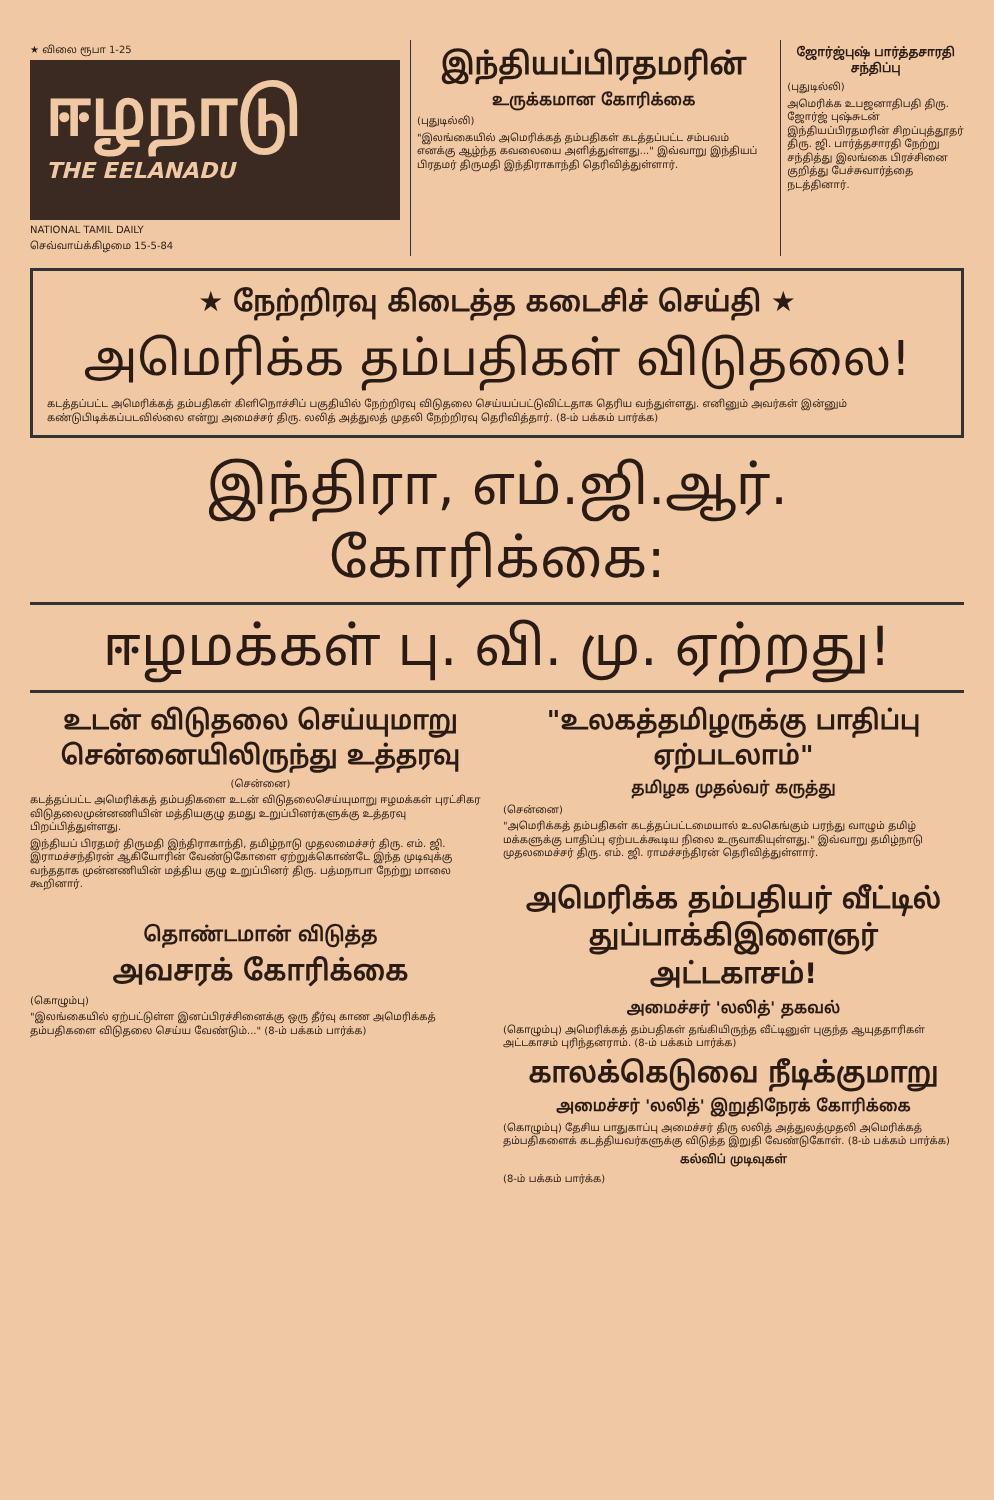★ விலை ரூபா 1-25
ஈழநாடு
THE EELANADU
NATIONAL TAMIL DAILY
செவ்வாய்க்கிழமை 15-5-84
இந்தியப்பிரதமரின்
உருக்கமான கோரிக்கை
(புதுடில்லி)
"இலங்கையில் அமெரிக்கத் தம்பதிகள் கடத்தப்பட்ட சம்பவம் எனக்கு ஆழ்ந்த கவலையை அளித்துள்ளது..." இவ்வாறு இந்தியப் பிரதமர் திருமதி இந்திராகாந்தி தெரிவித்துள்ளார்.
ஜோர்ஜ்புஷ் பார்த்தசாரதி சந்திப்பு
(புதுடில்லி)
அமெரிக்க உபஜனாதிபதி திரு. ஜோர்ஜ் புஷ்சுடன் இந்தியப்பிரதமரின் சிறப்புத்தூதர் திரு. ஜி. பார்த்தசாரதி நேற்று சந்தித்து இலங்கை பிரச்சினை குறித்து பேச்சுவார்த்தை நடத்தினார்.
★ நேற்றிரவு கிடைத்த கடைசிச் செய்தி ★
அமெரிக்க தம்பதிகள் விடுதலை!
கடத்தப்பட்ட அமெரிக்கத் தம்பதிகள் கிளிநொச்சிப் பகுதியில் நேற்றிரவு விடுதலை செய்யப்பட்டுவிட்டதாக தெரிய வந்துள்ளது. எனினும் அவர்கள் இன்னும் கண்டுபிடிக்கப்படவில்லை என்று அமைச்சர் திரு. லலித் அத்துலத் முதலி நேற்றிரவு தெரிவித்தார். (8-ம் பக்கம் பார்க்க)
இந்திரா, எம்.ஜி.ஆர். கோரிக்கை:
ஈழமக்கள் பு. வி. மு. ஏற்றது!
உடன் விடுதலை செய்யுமாறு சென்னையிலிருந்து உத்தரவு
(சென்னை)
கடத்தப்பட்ட அமெரிக்கத் தம்பதிகளை உடன் விடுதலைசெய்யுமாறு ஈழமக்கள் புரட்சிகர விடுதலைமுன்னணியின் மத்தியகுழு தமது உறுப்பினர்களுக்கு உத்தரவு பிறப்பித்துள்ளது.
இந்தியப் பிரதமர் திருமதி இந்திராகாந்தி, தமிழ்நாடு முதலமைச்சர் திரு. எம். ஜி. இராமச்சந்திரன் ஆகியோரின் வேண்டுகோளை ஏற்றுக்கொண்டே இந்த முடிவுக்கு வந்ததாக முன்னணியின் மத்திய குழு உறுப்பினர் திரு. பத்மநாபா நேற்று மாலை கூறினார்.
தொண்டமான் விடுத்த
அவசரக் கோரிக்கை
(கொழும்பு)
"இலங்கையில் ஏற்பட்டுள்ள இனப்பிரச்சினைக்கு ஒரு தீர்வு காண அமெரிக்கத் தம்பதிகளை விடுதலை செய்ய வேண்டும்..." (8-ம் பக்கம் பார்க்க)
"உலகத்தமிழருக்கு பாதிப்பு ஏற்படலாம்"
தமிழக முதல்வர் கருத்து
(சென்னை)
"அமெரிக்கத் தம்பதிகள் கடத்தப்பட்டமையால் உலகெங்கும் பரந்து வாழும் தமிழ் மக்களுக்கு பாதிப்பு ஏற்படக்கூடிய நிலை உருவாகியுள்ளது." இவ்வாறு தமிழ்நாடு முதலமைச்சர் திரு. எம். ஜி. ராமச்சந்திரன் தெரிவித்துள்ளார்.
அமெரிக்க தம்பதியர் வீட்டில் துப்பாக்கிஇளைஞர் அட்டகாசம்!
அமைச்சர் 'லலித்' தகவல்
(கொழும்பு) அமெரிக்கத் தம்பதிகள் தங்கியிருந்த வீட்டினுள் புகுந்த ஆயுததாரிகள் அட்டகாசம் புரிந்தனராம். (8-ம் பக்கம் பார்க்க)
காலக்கெடுவை நீடிக்குமாறு
அமைச்சர் 'லலித்' இறுதிநேரக் கோரிக்கை
(கொழும்பு) தேசிய பாதுகாப்பு அமைச்சர் திரு லலித் அத்துலத்முதலி அமெரிக்கத் தம்பதிகளைக் கடத்தியவர்களுக்கு விடுத்த இறுதி வேண்டுகோள். (8-ம் பக்கம் பார்க்க)
கல்விப் முடிவுகள்
(8-ம் பக்கம் பார்க்க)